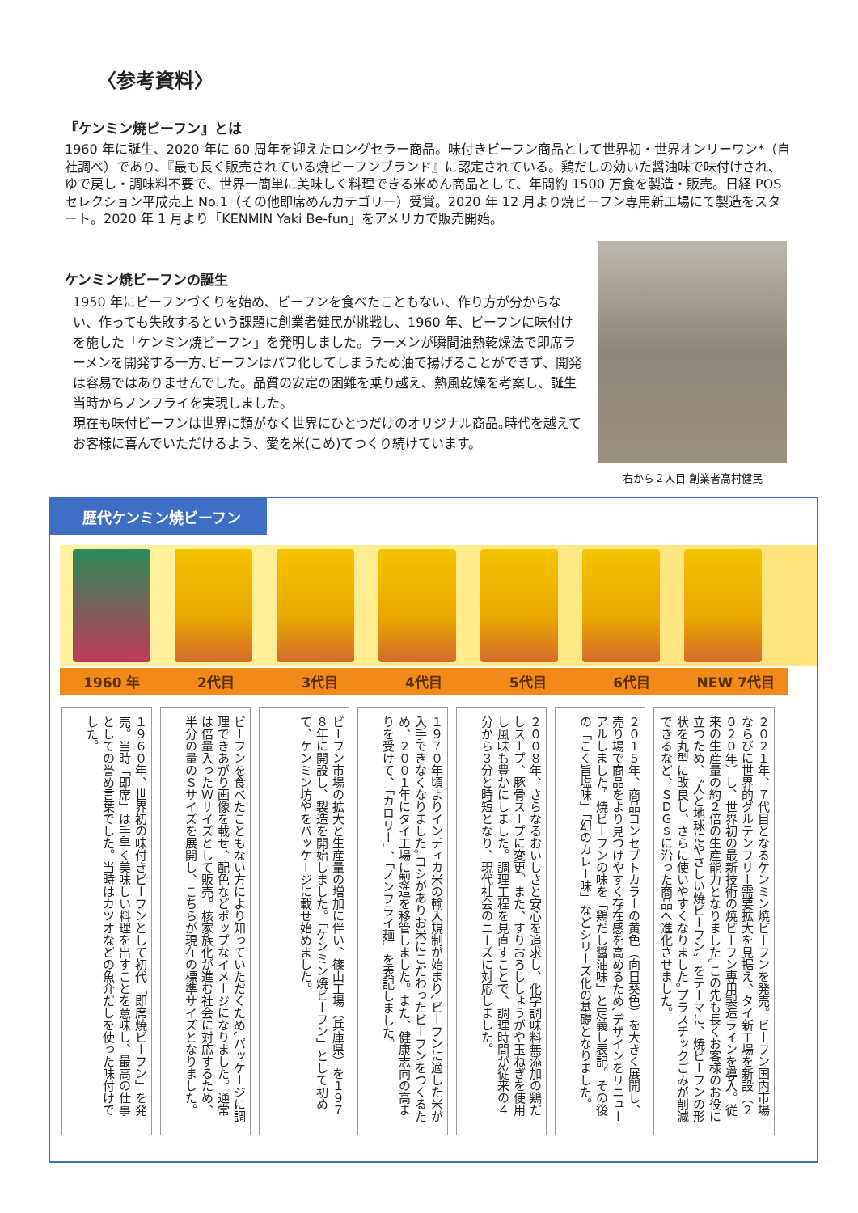〈参考資料〉
『ケンミン焼ビーフン』とは
1960 年に誕生、2020 年に 60 周年を迎えたロングセラー商品。味付きビーフン商品として世界初・世界オンリーワン*（自社調べ）であり、『最も長く販売されている焼ビーフンブランド』に認定されている。鶏だしの効いた醤油味で味付けされ、ゆで戻し・調味料不要で、世界一簡単に美味しく料理できる米めん商品として、年間約 1500 万食を製造・販売。日経 POS セレクション平成売上 No.1（その他即席めんカテゴリー）受賞。2020 年 12 月より焼ビーフン専用新工場にて製造をスタート。2020 年 1 月より「KENMIN Yaki Be-fun」をアメリカで販売開始。
ケンミン焼ビーフンの誕生
1950 年にビーフンづくりを始め、ビーフンを食べたこともない、作り方が分からない、作っても失敗するという課題に創業者健民が挑戦し、1960 年、ビーフンに味付けを施した「ケンミン焼ビーフン」を発明しました。ラーメンが瞬間油熱乾燥法で即席ラーメンを開発する一方､ビーフンはパフ化してしまうため油で揚げることができず、開発は容易ではありませんでした。品質の安定の困難を乗り越え、熱風乾燥を考案し、誕生当時からノンフライを実現しました。
現在も味付ビーフンは世界に類がなく世界にひとつだけのオリジナル商品｡時代を越えてお客様に喜んでいただけるよう、愛を米(こめ)てつくり続けています。
右から２人目 創業者高村健民
歴代ケンミン焼ビーフン
1960 年 2代目 3代目 4代目 5代目 6代目 NEW 7代目
１９６０年、世界初の味付きビーフンとして初代「即席焼ビーフン」を発売。当時「即席」は手早く美味しい料理を出すことを意味し、最高の仕事としての誉め言葉でした。当時はカツオなどの魚介だしを使った味付けでした。
ビーフンを食べたこともない方により知っていただくため､パッケージに調理できあがり画像を載せ、配色などポップなイメージになりました。通常は倍量入ったＷサイズとして販売。核家族化が進む社会に対応するため、半分の量のＳサイズを展開し、こちらが現在の標準サイズとなりました。
ビーフン市場の拡大と生産量の増加に伴い、篠山工場（兵庫県）を１９７８年に開設し、製造を開始しました。「ケンミン焼ビーフン」として初めて、ケンミン坊やをパッケージに載せ始めました。
１９７０年頃よりインディカ米の輸入規制が始まり､ビーフンに適した米が入手できなくなりました｡コシがありお米にこだわったビーフンをつくるため、２００１年にタイ工場に製造を移管しました。また、健康志向の高まりを受けて、「カロリー」、「ノンフライ麺」を表記しました。
２００８年、さらなるおいしさと安心を追求し、化学調味料無添加の鶏だしスープ、豚骨スープに変更。また、すりおろししょうがや玉ねぎを使用し風味も豊かにしました。調理工程を見直すことで、調理時間が従来の４分から３分と時短となり、現代社会のニーズに対応しました。
２０１５年、商品コンセプトカラーの黄色（向日葵色）を大きく展開し、売り場で商品をより見つけやすく存在感を高めるため､デザインをリニューアルしました。焼ビーフンの味を「鶏だし醤油味」と定義し表記。その後の「こく旨塩味」「幻のカレー味」などシリーズ化の基礎となりました。
２０２１年、７代目となるケンミン焼ビーフンを発売。ビーフン国内市場ならびに世界的グルテンフリー需要拡大を見据え、タイ新工場を新設（２０２０年）し、世界初の最新技術の焼ビーフン専用製造ラインを導入。従来の生産量の約２倍の生産能力となりました｡この先も長くお客様のお役に立つため、〝人と地球にやさしい焼ビーフン〟をテーマに、焼ビーフンの形状を丸型に改良し、さらに使いやすくなりました｡プラスチックごみが削減できるなど、ＳＤＧｓに沿った商品へ進化させました。